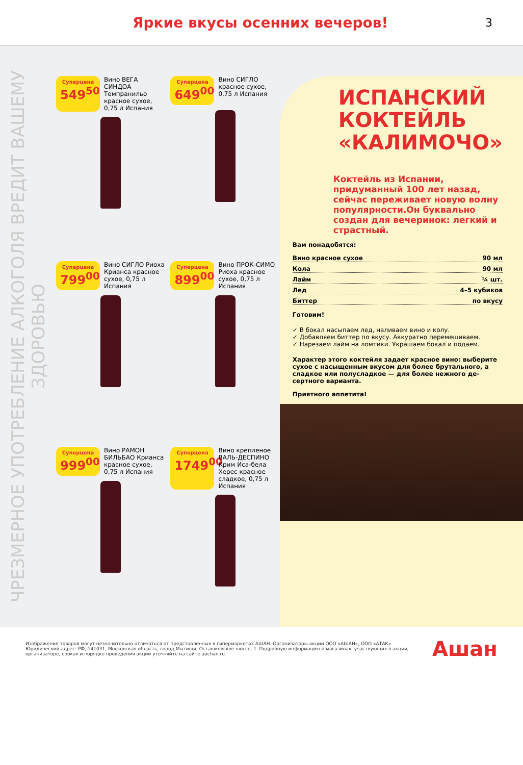Яркие вкусы осенних вечеров!
3
ЧРЕЗМЕРНОЕ УПОТРЕБЛЕНИЕ АЛКОГОЛЯ ВРЕДИТ ВАШЕМУ ЗДОРОВЬЮ
Суперцена
549<sup>50</sup>
Вино ВЕГА СИНДОА Темпранильо красное сухое, 0,75 л Испания
Суперцена
649<sup>00</sup>
Вино СИГЛО красное сухое, 0,75 л Испания
Суперцена
799<sup>00</sup>
Вино СИГЛО Риоха Крианса красное сухое, 0,75 л Испания
Суперцена
899<sup>00</sup>
Вино ПРОК-СИМО Риоха красное сухое, 0,75 л Испания
Суперцена
999<sup>00</sup>
Вино РАМОН БИЛЬБАО Крианса красное сухое, 0,75 л Испания
Суперцена
1749<sup>00</sup>
Вино крепленое ВАЛЬ-ДЕСПИНО Крим Иса-бела Херес красное сладкое, 0,75 л Испания
ИСПАНСКИЙ КОКТЕЙЛЬ «КАЛИМОЧО»
Коктейль из Испании, придуманный 100 лет назад, сейчас переживает новую волну популярности.Он буквально создан для вечеринок: легкий и страстный.
Вам понадобятся:
Вино красное сухое 90 мл
Кола 90 мл
Лайм ¼ шт.
Лед 4–5 кубиков
Биттер по вкусу
Готовим!
✓ В бокал насыпаем лед, наливаем вино и колу.
✓ Добавляем биттер по вкусу. Аккуратно перемешиваем.
✓ Нарезаем лайм на ломтики. Украшаем бокал и подаем.
Характер этого коктейля задает красное вино: выберите сухое с насыщенным вкусом для более брутального, а сладкое или полусладкое — для более нежного де-сертного варианта.
Приятного аппетита!
Изображения товаров могут незначительно отличаться от представленных в гипермаркетах АШАН. Организаторы акции ООО «АШАН», ООО «АТАК». Юридический адрес: РФ, 141031, Московская область, город Мытищи, Осташковское шоссе, 1. Подробную информацию о магазинах, участвующих в акции, организаторе, сроках и порядке проведения акции уточняйте на сайте auchan.ru.
Ашан